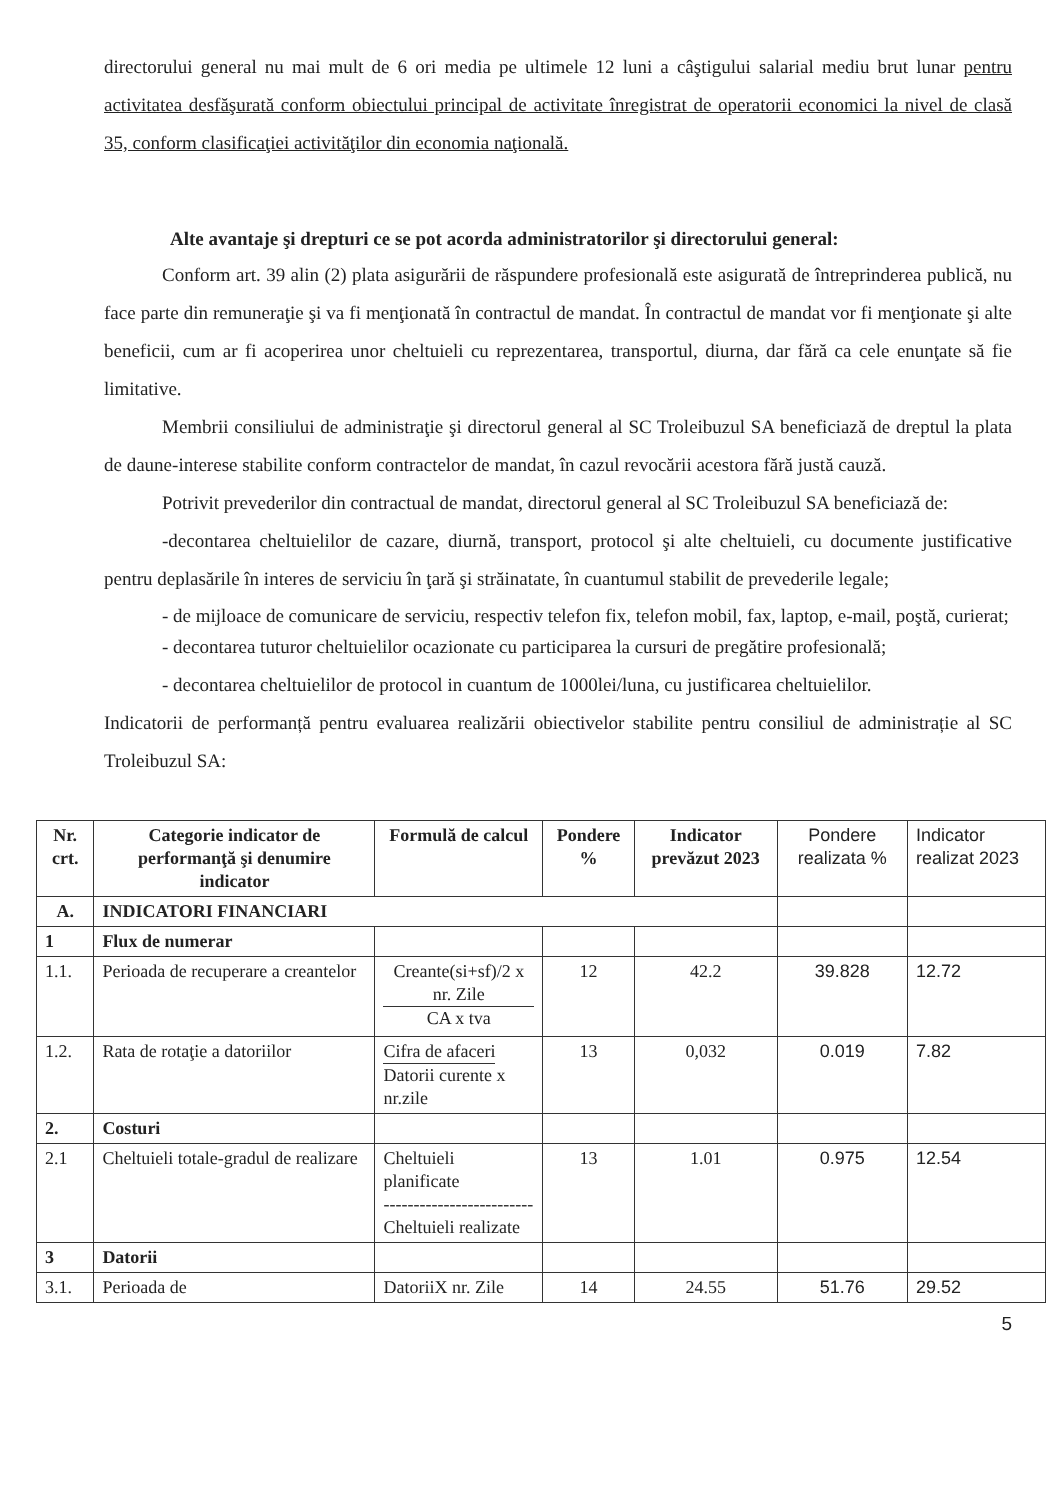directorului general nu mai mult de 6 ori media pe ultimele 12 luni a câştigului salarial mediu brut lunar pentru activitatea desfăşurată conform obiectului principal de activitate înregistrat de operatorii economici la nivel de clasă 35, conform clasificaţiei activităţilor din economia naţională.
Alte avantaje şi drepturi ce se pot acorda administratorilor şi directorului general:
Conform art. 39 alin (2) plata asigurării de răspundere profesională este asigurată de întreprinderea publică, nu face parte din remuneraţie şi va fi menţionată în contractul de mandat. În contractul de mandat vor fi menţionate şi alte beneficii, cum ar fi acoperirea unor cheltuieli cu reprezentarea, transportul, diurna, dar fără ca cele enunţate să fie limitative.
Membrii consiliului de administraţie şi directorul general al SC Troleibuzul SA beneficiază de dreptul la plata de daune-interese stabilite conform contractelor de mandat, în cazul revocării acestora fără justă cauză.
Potrivit prevederilor din contractual de mandat, directorul general al SC Troleibuzul SA beneficiază de:
-decontarea cheltuielilor de cazare, diurnă, transport, protocol şi alte cheltuieli, cu documente justificative pentru deplasările în interes de serviciu în ţară şi străinatate, în cuantumul stabilit de prevederile legale;
- de mijloace de comunicare de serviciu, respectiv telefon fix, telefon mobil, fax, laptop, e-mail, poştă, curierat;
- decontarea tuturor cheltuielilor ocazionate cu participarea la cursuri de pregătire profesională;
- decontarea cheltuielilor de protocol in cuantum de 1000lei/luna, cu justificarea cheltuielilor.
Indicatorii de performanță pentru evaluarea realizării obiectivelor stabilite pentru consiliul de administrație al SC Troleibuzul SA:
| Nr. crt. | Categorie indicator de performanţă şi denumire indicator | Formulă de calcul | Pondere % | Indicator prevăzut 2023 | Pondere realizata % | Indicator realizat 2023 |
| --- | --- | --- | --- | --- | --- | --- |
| A. | INDICATORI FINANCIARI | | | | | |
| 1 | Flux de numerar | | | | | |
| 1.1. | Perioada de recuperare a creantelor | Creante(si+sf)/2 x nr. Zile CA x tva | 12 | 42.2 | 39.828 | 12.72 |
| 1.2. | Rata de rotaţie a datoriilor | Cifra de afaceri Datorii curente x nr.zile | 13 | 0,032 | 0.019 | 7.82 |
| 2. | Costuri | | | | | |
| 2.1 | Cheltuieli totale-gradul de realizare | Cheltuieli planificate ------------------------- Cheltuieli realizate | 13 | 1.01 | 0.975 | 12.54 |
| 3 | Datorii | | | | | |
| 3.1. | Perioada de | DatoriiX nr. Zile | 14 | 24.55 | 51.76 | 29.52 |
5